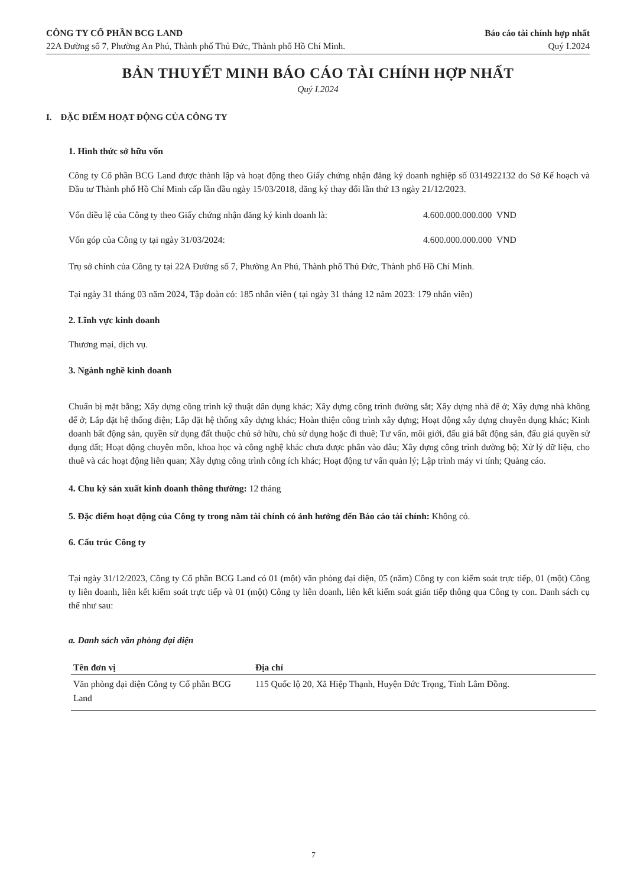CÔNG TY CỔ PHẦN BCG LAND
22A Đường số 7, Phường An Phú, Thành phố Thủ Đức, Thành phố Hồ Chí Minh.
Báo cáo tài chính hợp nhất
Quý I.2024
BẢN THUYẾT MINH BÁO CÁO TÀI CHÍNH HỢP NHẤT
Quý I.2024
I. ĐẶC ĐIỂM HOẠT ĐỘNG CỦA CÔNG TY
1. Hình thức sở hữu vốn
Công ty Cổ phần BCG Land được thành lập và hoạt động theo Giấy chứng nhận đăng ký doanh nghiệp số 0314922132 do Sở Kế hoạch và Đầu tư Thành phố Hồ Chí Minh cấp lần đầu ngày 15/03/2018, đăng ký thay đổi lần thứ 13 ngày 21/12/2023.
Vốn điều lệ của Công ty theo Giấy chứng nhận đăng ký kinh doanh là: 4.600.000.000.000 VND
Vốn góp của Công ty tại ngày 31/03/2024: 4.600.000.000.000 VND
Trụ sở chính của Công ty tại 22A Đường số 7, Phường An Phú, Thành phố Thủ Đức, Thành phố Hồ Chí Minh.
Tại ngày 31 tháng 03 năm 2024, Tập đoàn có: 185 nhân viên ( tại ngày 31 tháng 12 năm 2023: 179 nhân viên)
2. Lĩnh vực kinh doanh
Thương mại, dịch vụ.
3. Ngành nghề kinh doanh
Chuẩn bị mặt bằng; Xây dựng công trình kỹ thuật dân dụng khác; Xây dựng công trình đường sắt; Xây dựng nhà để ở; Xây dựng nhà không để ở; Lắp đặt hệ thống điện; Lắp đặt hệ thống xây dựng khác; Hoàn thiện công trình xây dựng; Hoạt động xây dựng chuyên dụng khác; Kinh doanh bất động sản, quyền sử dụng đất thuộc chủ sở hữu, chủ sử dụng hoặc đi thuê; Tư vấn, môi giới, đấu giá bất động sản, đấu giá quyền sử dụng đất; Hoạt động chuyên môn, khoa học và công nghệ khác chưa được phân vào đâu; Xây dựng công trình đường bộ; Xử lý dữ liệu, cho thuê và các hoạt động liên quan; Xây dựng công trình công ích khác; Hoạt động tư vấn quản lý; Lập trình máy vi tính; Quảng cáo.
4. Chu kỳ sản xuất kinh doanh thông thường: 12 tháng
5. Đặc điểm hoạt động của Công ty trong năm tài chính có ảnh hưởng đến Báo cáo tài chính: Không có.
6. Cấu trúc Công ty
Tại ngày 31/12/2023, Công ty Cổ phần BCG Land có 01 (một) văn phòng đại diện, 05 (năm) Công ty con kiểm soát trực tiếp, 01 (một) Công ty liên doanh, liên kết kiểm soát trực tiếp và 01 (một) Công ty liên doanh, liên kết kiểm soát gián tiếp thông qua Công ty con. Danh sách cụ thể như sau:
a. Danh sách văn phòng đại diện
| Tên đơn vị | Địa chỉ |
| --- | --- |
| Văn phòng đại diện Công ty Cổ phần BCG Land | 115 Quốc lộ 20, Xã Hiệp Thạnh, Huyện Đức Trọng, Tỉnh Lâm Đồng. |
7